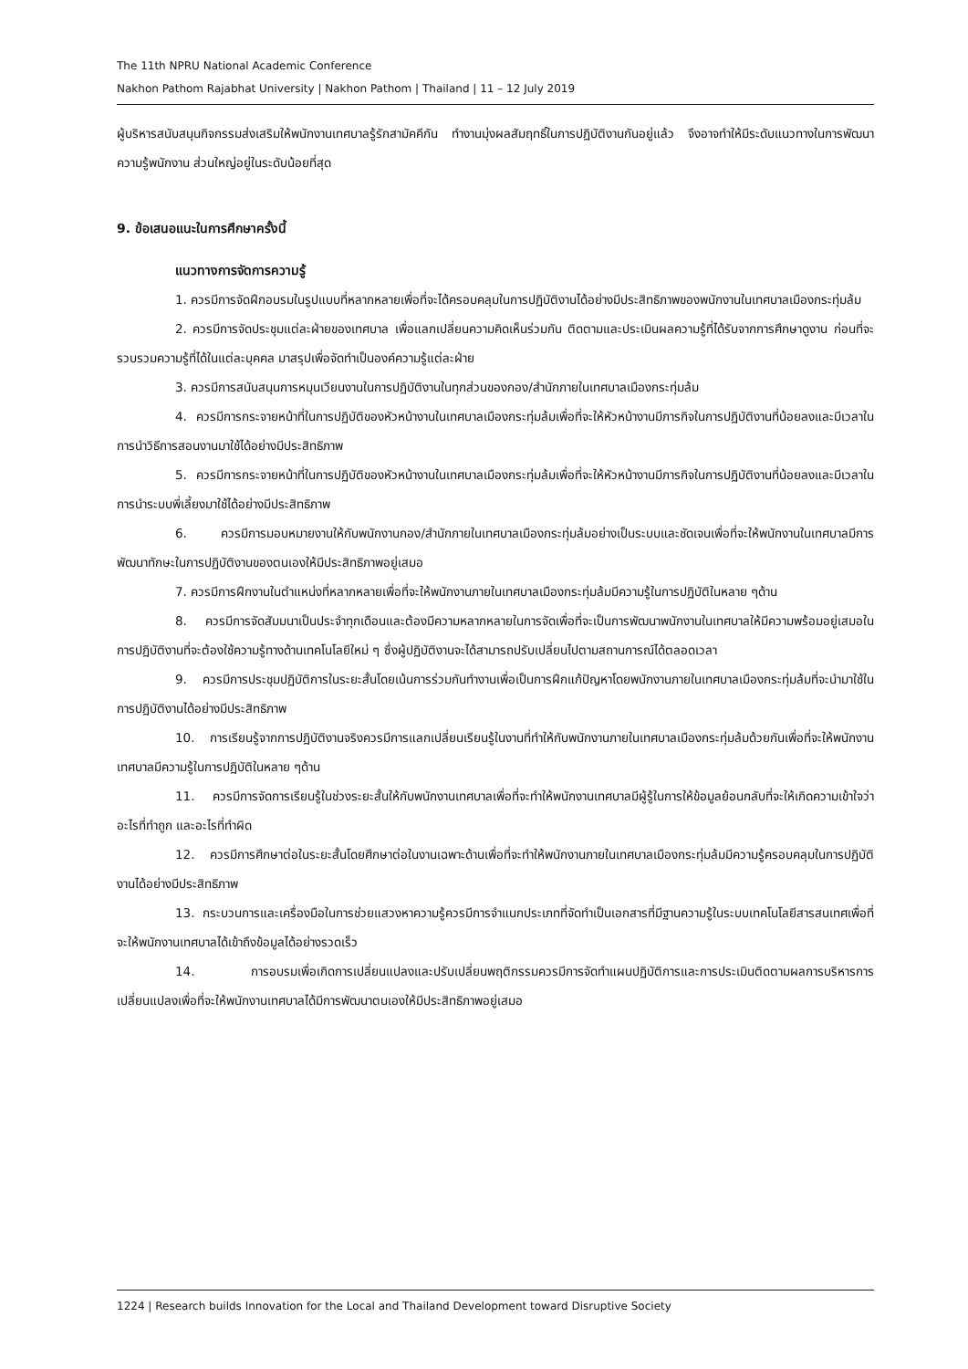The 11th NPRU National Academic Conference
Nakhon Pathom Rajabhat University | Nakhon Pathom | Thailand | 11 – 12 July 2019
ผู้บริหารสนับสนุนกิจกรรมส่งเสริมให้พนักงานเทศบาลรู้รักสามัคคีกัน ทำงานมุ่งผลสัมฤทธิ์ในการปฏิบัติงานกันอยู่แล้ว จึงอาจทำให้มีระดับแนวทางในการพัฒนาความรู้พนักงาน ส่วนใหญ่อยู่ในระดับน้อยที่สุด
9. ข้อเสนอแนะในการศึกษาครั้งนี้
แนวทางการจัดการความรู้
1. ควรมีการจัดฝึกอบรมในรูปแบบที่หลากหลายเพื่อที่จะได้ครอบคลุมในการปฏิบัติงานได้อย่างมีประสิทธิภาพของพนักงานในเทศบาลเมืองกระทุ่มล้ม
2. ควรมีการจัดประชุมแต่ละฝ่ายของเทศบาล เพื่อแลกเปลี่ยนความคิดเห็นร่วมกัน ติดตามและประเมินผลความรู้ที่ได้รับจากการศึกษาดูงาน ก่อนที่จะรวบรวมความรู้ที่ได้ในแต่ละบุคคล มาสรุปเพื่อจัดทำเป็นองค์ความรู้แต่ละฝ่าย
3. ควรมีการสนับสนุนการหมุนเวียนงานในการปฏิบัติงานในทุกส่วนของกอง/สำนักภายในเทศบาลเมืองกระทุ่มล้ม
4. ควรมีการกระจายหน้าที่ในการปฏิบัติของหัวหน้างานในเทศบาลเมืองกระทุ่มล้มเพื่อที่จะให้หัวหน้างานมีภารกิจในการปฏิบัติงานที่น้อยลงและมีเวลาในการนำวิธีการสอนงานมาใช้ได้อย่างมีประสิทธิภาพ
5. ควรมีการกระจายหน้าที่ในการปฏิบัติของหัวหน้างานในเทศบาลเมืองกระทุ่มล้มเพื่อที่จะให้หัวหน้างานมีภารกิจในการปฏิบัติงานที่น้อยลงและมีเวลาในการนำระบบพี่เลี้ยงมาใช้ได้อย่างมีประสิทธิภาพ
6. ควรมีการมอบหมายงานให้กับพนักงานกอง/สำนักภายในเทศบาลเมืองกระทุ่มล้มอย่างเป็นระบบและชัดเจนเพื่อที่จะให้พนักงานในเทศบาลมีการพัฒนาทักษะในการปฏิบัติงานของตนเองให้มีประสิทธิภาพอยู่เสมอ
7. ควรมีการฝึกงานในตำแหน่งที่หลากหลายเพื่อที่จะให้พนักงานภายในเทศบาลเมืองกระทุ่มล้มมีความรู้ในการปฏิบัติในหลาย ๆด้าน
8. ควรมีการจัดสัมมนาเป็นประจำทุกเดือนและต้องมีความหลากหลายในการจัดเพื่อที่จะเป็นการพัฒนาพนักงานในเทศบาลให้มีความพร้อมอยู่เสมอในการปฏิบัติงานที่จะต้องใช้ความรู้ทางด้านเทคโนโลยีใหม่ ๆ ซึ่งผู้ปฏิบัติงานจะได้สามารถปรับเปลี่ยนไปตามสถานการณ์ได้ตลอดเวลา
9. ควรมีการประชุมปฏิบัติการในระยะสั้นโดยเน้นการร่วมกันทำงานเพื่อเป็นการฝึกแก้ปัญหาโดยพนักงานภายในเทศบาลเมืองกระทุ่มล้มที่จะนำมาใช้ในการปฏิบัติงานได้อย่างมีประสิทธิภาพ
10. การเรียนรู้จากการปฏิบัติงานจริงควรมีการแลกเปลี่ยนเรียนรู้ในงานที่ทำให้กับพนักงานภายในเทศบาลเมืองกระทุ่มล้มด้วยกันเพื่อที่จะให้พนักงานเทศบาลมีความรู้ในการปฏิบัติในหลาย ๆด้าน
11. ควรมีการจัดการเรียนรู้ในช่วงระยะสั้นให้กับพนักงานเทศบาลเพื่อที่จะทำให้พนักงานเทศบาลมีผู้รู้ในการให้ข้อมูลย้อนกลับที่จะให้เกิดความเข้าใจว่าอะไรที่ทำถูก และอะไรที่ทำผิด
12. ควรมีการศึกษาต่อในระยะสั้นโดยศึกษาต่อในงานเฉพาะด้านเพื่อที่จะทำให้พนักงานภายในเทศบาลเมืองกระทุ่มล้มมีความรู้ครอบคลุมในการปฏิบัติงานได้อย่างมีประสิทธิภาพ
13. กระบวนการและเครื่องมือในการช่วยแสวงหาความรู้ควรมีการจำแนกประเภทที่จัดทำเป็นเอกสารที่มีฐานความรู้ในระบบเทคโนโลยีสารสนเทศเพื่อที่จะให้พนักงานเทศบาลได้เข้าถึงข้อมูลได้อย่างรวดเร็ว
14. การอบรมเพื่อเกิดการเปลี่ยนแปลงและปรับเปลี่ยนพฤติกรรมควรมีการจัดทำแผนปฏิบัติการและการประเมินติดตามผลการบริหารการเปลี่ยนแปลงเพื่อที่จะให้พนักงานเทศบาลได้มีการพัฒนาตนเองให้มีประสิทธิภาพอยู่เสมอ
1224 | Research builds Innovation for the Local and Thailand Development toward Disruptive Society